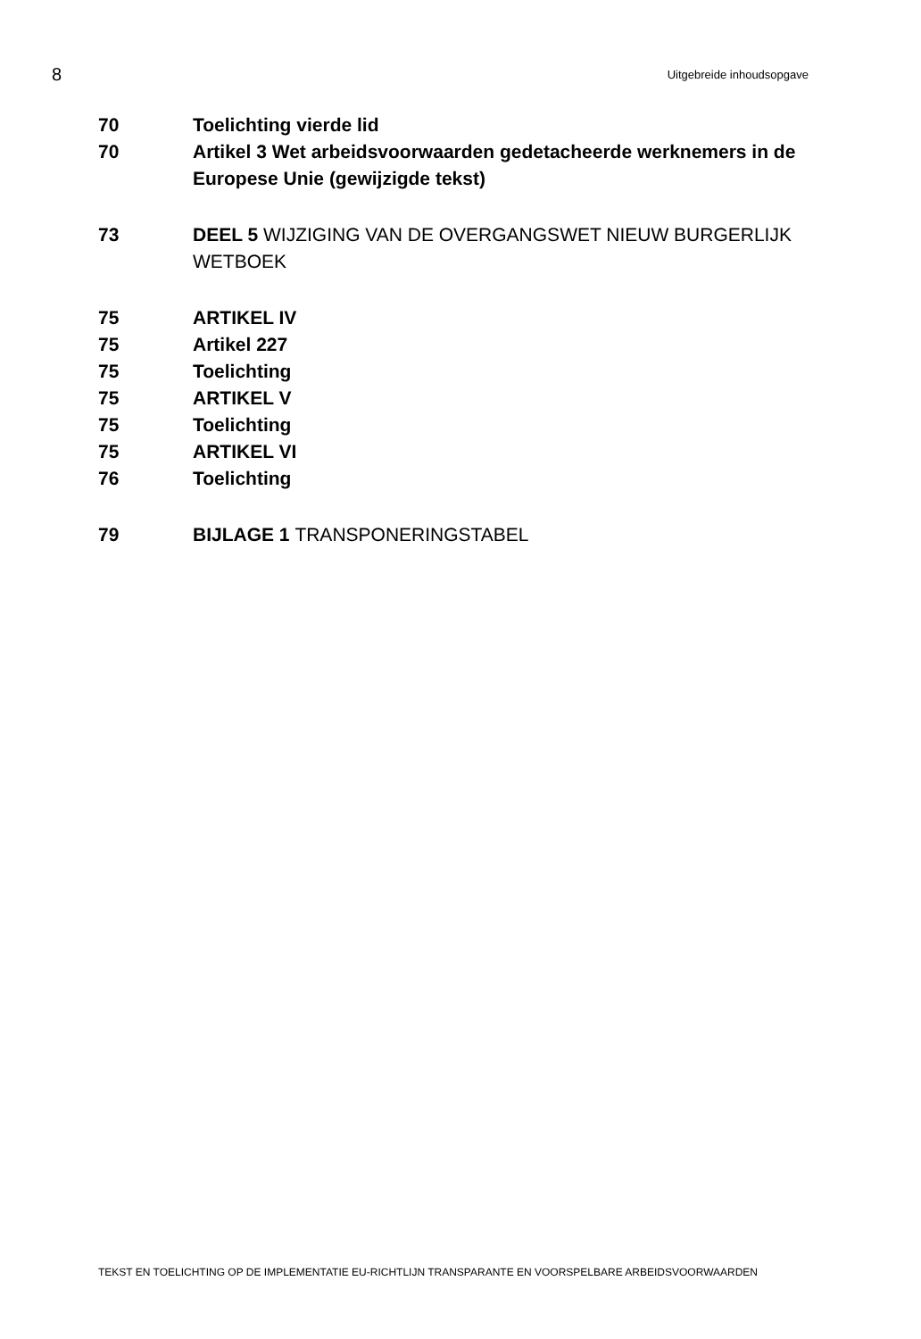8 Uitgebreide inhoudsopgave
70 Toelichting vierde lid
70 Artikel 3 Wet arbeidsvoorwaarden gedetacheerde werknemers in de Europese Unie (gewijzigde tekst)
73 DEEL 5 WIJZIGING VAN DE OVERGANGSWET NIEUW BURGERLIJK WETBOEK
75 ARTIKEL IV
75 Artikel 227
75 Toelichting
75 ARTIKEL V
75 Toelichting
75 ARTIKEL VI
76 Toelichting
79 BIJLAGE 1 TRANSPONERINGSTABEL
TEKST EN TOELICHTING OP DE IMPLEMENTATIE EU-RICHTLIJN TRANSPARANTE EN VOORSPELBARE ARBEIDSVOORWAARDEN